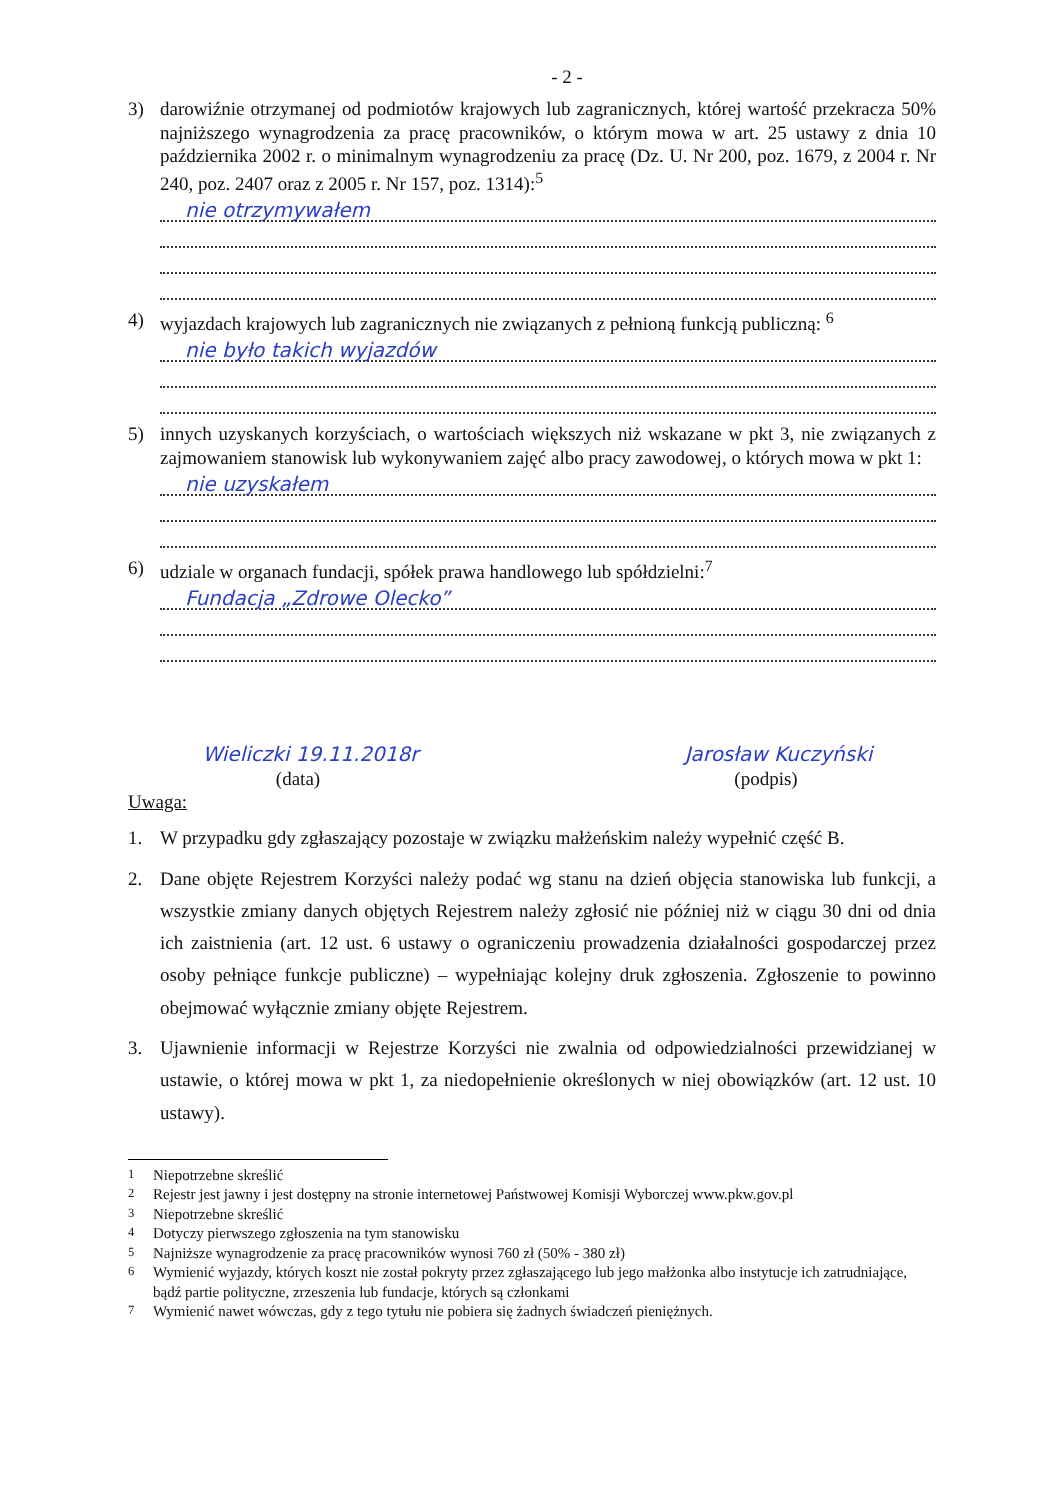- 2 -
3) darowiźnie otrzymanej od podmiotów krajowych lub zagranicznych, której wartość przekracza 50% najniższego wynagrodzenia za pracę pracowników, o którym mowa w art. 25 ustawy z dnia 10 października 2002 r. o minimalnym wynagrodzeniu za pracę (Dz. U. Nr 200, poz. 1679, z 2004 r. Nr 240, poz. 2407 oraz z 2005 r. Nr 157, poz. 1314):<sup>5</sup>
nie otrzymywałem
4) wyjazdach krajowych lub zagranicznych nie związanych z pełnioną funkcją publiczną: <sup>6</sup>
nie było takich wyjazdów
5) innych uzyskanych korzyściach, o wartościach większych niż wskazane w pkt 3, nie związanych z zajmowaniem stanowisk lub wykonywaniem zajęć albo pracy zawodowej, o których mowa w pkt 1:
nie uzyskałem
6) udziale w organach fundacji, spółek prawa handlowego lub spółdzielni:<sup>7</sup>
Fundacja „Zdrowe Olecko”
Wieliczki 19.11.2018r
(data)
Jarosław Kuczyński
(podpis)
Uwaga:
1. W przypadku gdy zgłaszający pozostaje w związku małżeńskim należy wypełnić część B.
2. Dane objęte Rejestrem Korzyści należy podać wg stanu na dzień objęcia stanowiska lub funkcji, a wszystkie zmiany danych objętych Rejestrem należy zgłosić nie później niż w ciągu 30 dni od dnia ich zaistnienia (art. 12 ust. 6 ustawy o ograniczeniu prowadzenia działalności gospodarczej przez osoby pełniące funkcje publiczne) – wypełniając kolejny druk zgłoszenia. Zgłoszenie to powinno obejmować wyłącznie zmiany objęte Rejestrem.
3. Ujawnienie informacji w Rejestrze Korzyści nie zwalnia od odpowiedzialności przewidzianej w ustawie, o której mowa w pkt 1, za niedopełnienie określonych w niej obowiązków (art. 12 ust. 10 ustawy).
<sup>1</sup> Niepotrzebne skreślić
<sup>2</sup> Rejestr jest jawny i jest dostępny na stronie internetowej Państwowej Komisji Wyborczej www.pkw.gov.pl
<sup>3</sup> Niepotrzebne skreślić
<sup>4</sup> Dotyczy pierwszego zgłoszenia na tym stanowisku
<sup>5</sup> Najniższe wynagrodzenie za pracę pracowników wynosi 760 zł (50% - 380 zł)
<sup>6</sup> Wymienić wyjazdy, których koszt nie został pokryty przez zgłaszającego lub jego małżonka albo instytucje ich zatrudniające, bądź partie polityczne, zrzeszenia lub fundacje, których są członkami
<sup>7</sup> Wymienić nawet wówczas, gdy z tego tytułu nie pobiera się żadnych świadczeń pieniężnych.